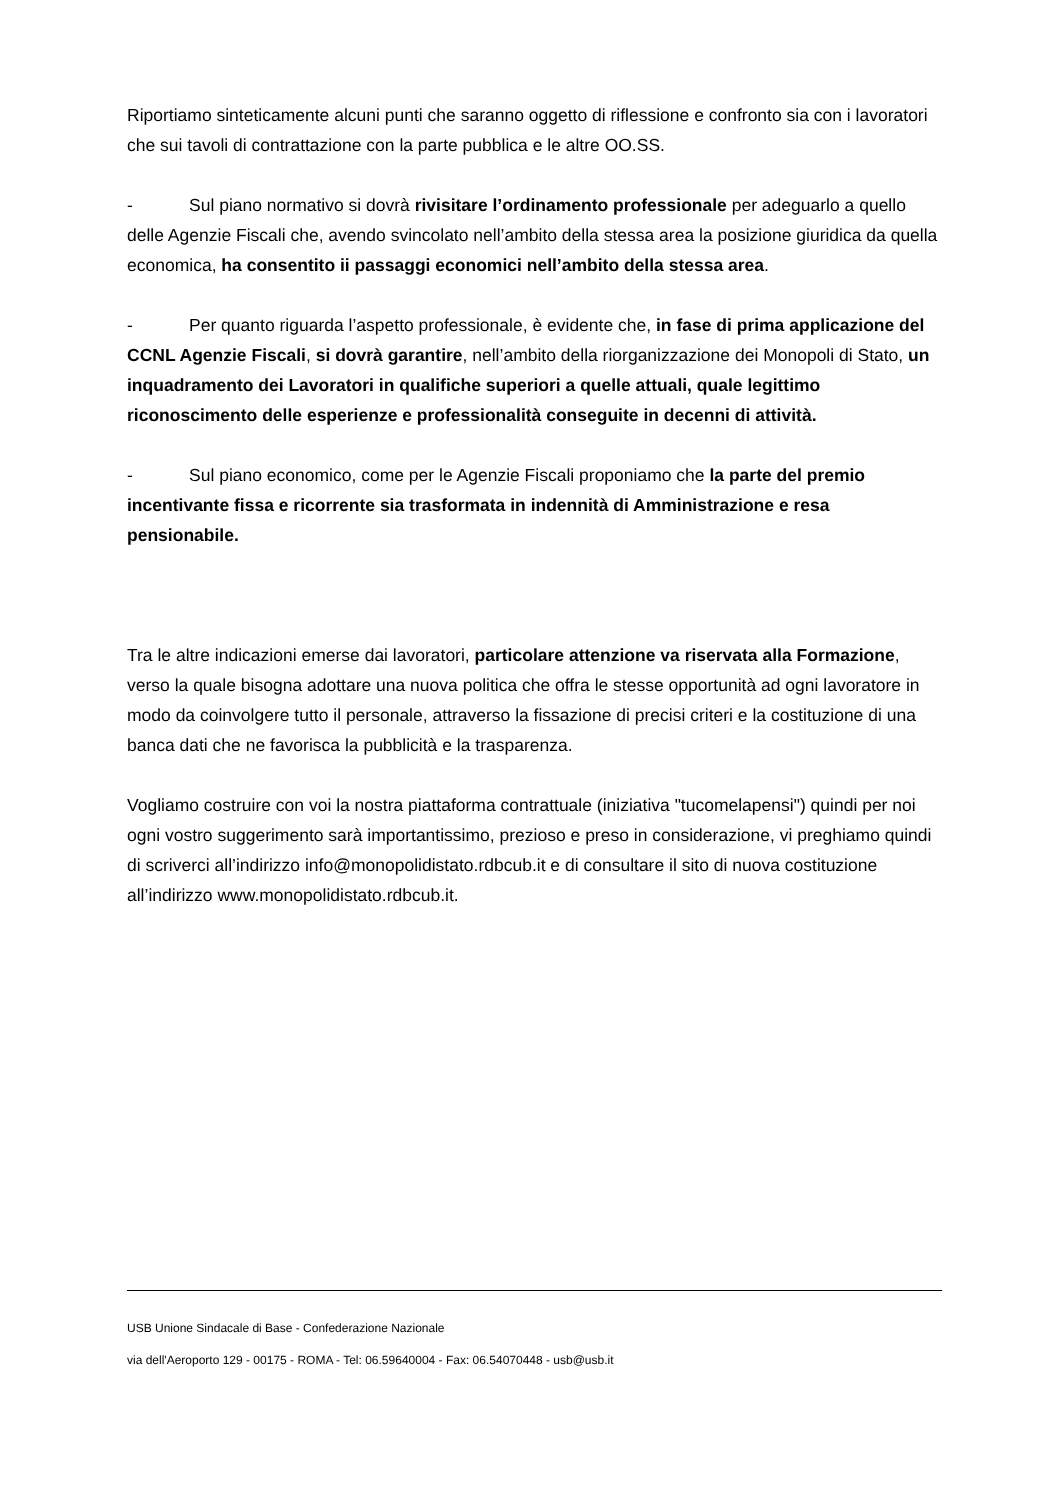Riportiamo sinteticamente alcuni punti che saranno oggetto di riflessione e confronto sia con i lavoratori che sui tavoli di contrattazione con la parte pubblica e le altre OO.SS.
- Sul piano normativo si dovrà rivisitare l’ordinamento professionale per adeguarlo a quello delle Agenzie Fiscali che, avendo svincolato nell’ambito della stessa area la posizione giuridica da quella economica, ha consentito ii passaggi economici nell’ambito della stessa area.
- Per quanto riguarda l’aspetto professionale, è evidente che, in fase di prima applicazione del CCNL Agenzie Fiscali, si dovrà garantire, nell’ambito della riorganizzazione dei Monopoli di Stato, un inquadramento dei Lavoratori in qualifiche superiori a quelle attuali, quale legittimo riconoscimento delle esperienze e professionalità conseguite in decenni di attività.
- Sul piano economico, come per le Agenzie Fiscali proponiamo che la parte del premio incentivante fissa e ricorrente sia trasformata in indennità di Amministrazione e resa pensionabile.
Tra le altre indicazioni emerse dai lavoratori, particolare attenzione va riservata alla Formazione, verso la quale bisogna adottare una nuova politica che offra le stesse opportunità ad ogni lavoratore in modo da coinvolgere tutto il personale, attraverso la fissazione di precisi criteri e la costituzione di una banca dati che ne favorisca la pubblicità e la trasparenza.
Vogliamo costruire con voi la nostra piattaforma contrattuale (iniziativa "tucomelapensi") quindi per noi ogni vostro suggerimento sarà importantissimo, prezioso e preso in considerazione, vi preghiamo quindi di scriverci all’indirizzo info@monopolidistato.rdbcub.it e di consultare il sito di nuova costituzione all’indirizzo www.monopolidistato.rdbcub.it.
USB Unione Sindacale di Base - Confederazione Nazionale
via dell'Aeroporto 129 - 00175 - ROMA - Tel: 06.59640004 - Fax: 06.54070448 - usb@usb.it